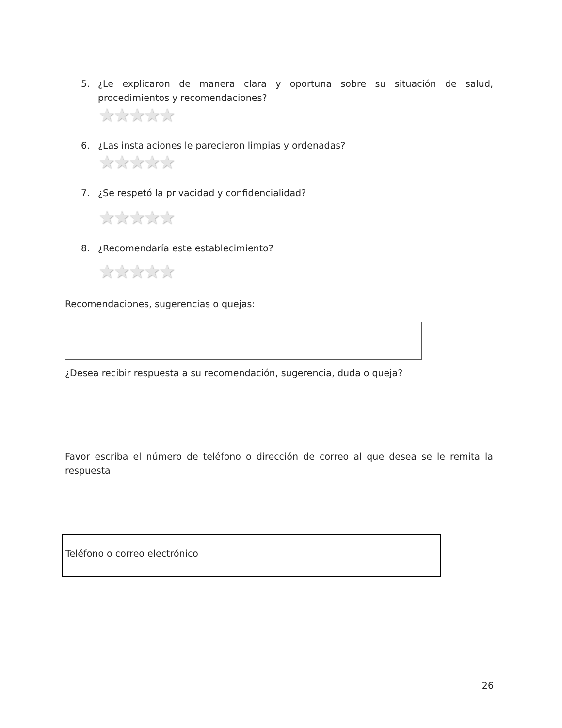5. ¿Le explicaron de manera clara y oportuna sobre su situación de salud, procedimientos y recomendaciones?
★★★★★
6. ¿Las instalaciones le parecieron limpias y ordenadas?
★★★★★
7. ¿Se respetó la privacidad y confidencialidad?
★★★★★
8. ¿Recomendaría este establecimiento?
★★★★★
Recomendaciones, sugerencias o quejas:
¿Desea recibir respuesta a su recomendación, sugerencia, duda o queja?
Favor escriba el número de teléfono o dirección de correo al que desea se le remita la respuesta
Teléfono o correo electrónico
26